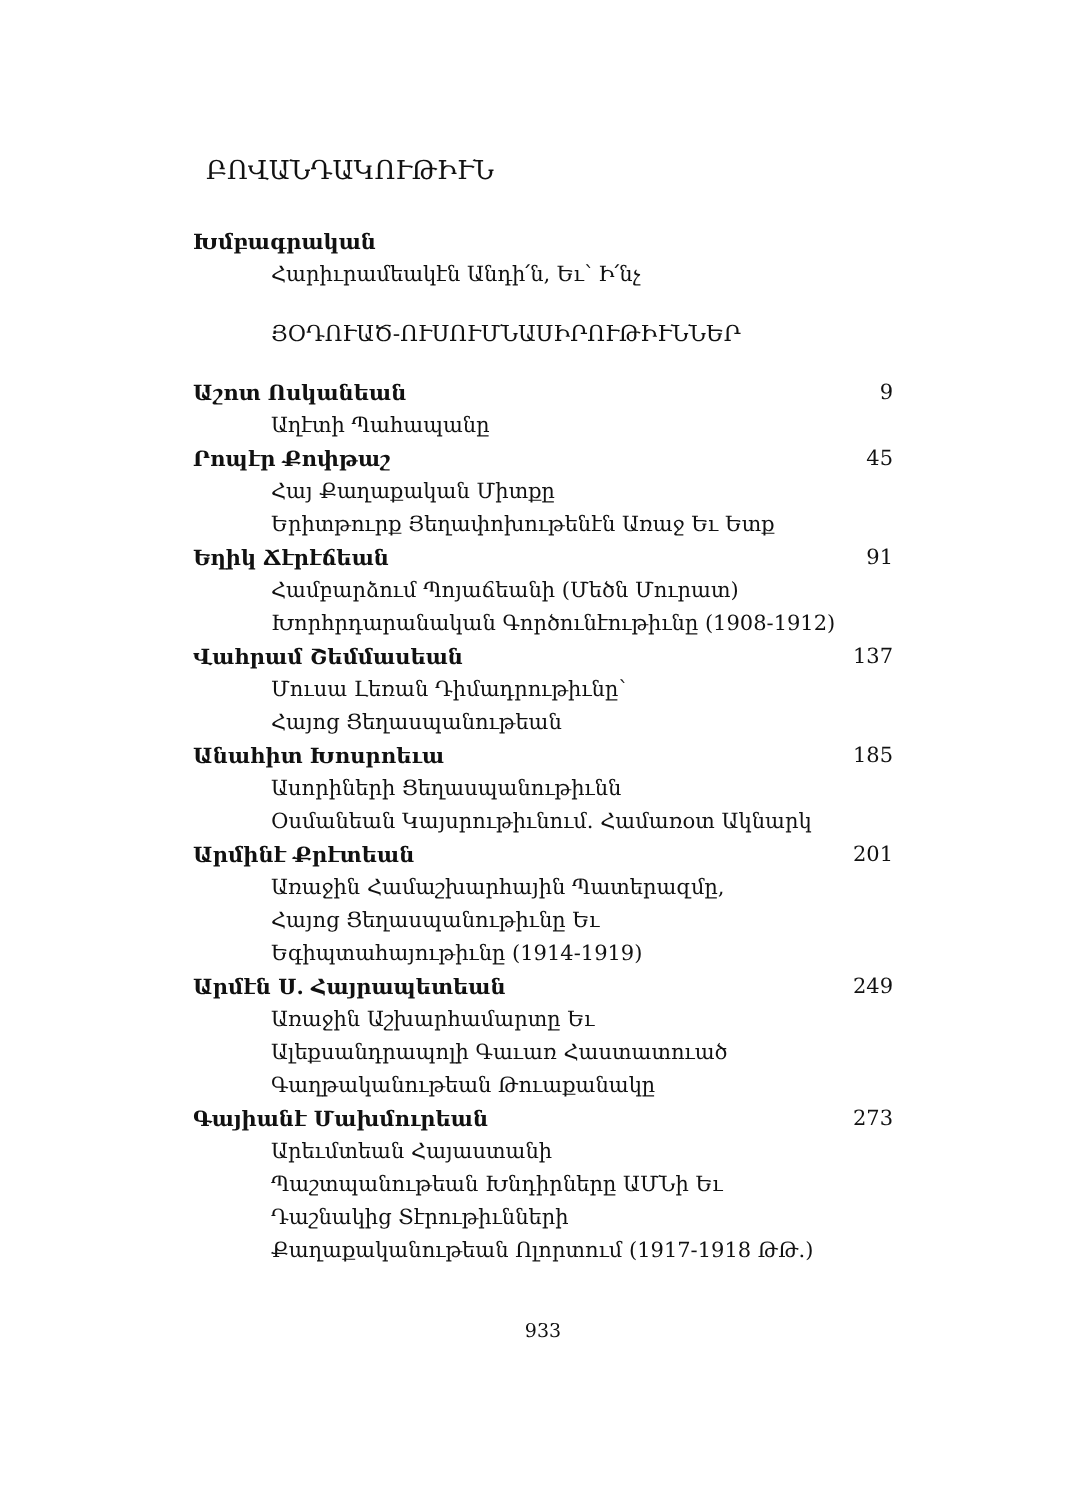ԲՈՎԱՆԴԱԿՈՒԹԻՒՆ
Խմբագրական
Հարիւրամեակէն Անդի՛ն, Եւ՝ Ի՛նչ
ՅՕԴՈՒԱԾ-ՈՒՍՈՒՄՆԱՍԻՐՈՒԹԻՒՆՆԵՐ
Աշոտ Ոսկանեան 9
Աղէտի Պահապանը
Րոպէր Քոփթաշ 45
Հայ Քաղաքական Միտքը
Երիտթուրք Յեղափոխութենէն Առաջ Եւ Ետք
Եղիկ Ճէրէճեան 91
Համբարձում Պոյաճեանի (Մեծն Մուրատ)
Խորհրդարանական Գործունէութիւնը (1908-1912)
Վահրամ Շեմմասեան 137
Մուսա Լեռան Դիմադրութիւնը՝
Հայոց Ցեղասպանութեան
Անահիտ Խոսրոեւա 185
Ասորիների Ցեղասպանութիւնն
Օսմանեան Կայսրութիւնում. Համառօտ Ակնարկ
Արմինէ Քրէտեան 201
Առաջին Համաշխարհային Պատերազմը,
Հայոց Ցեղասպանութիւնը Եւ
Եգիպտահայութիւնը (1914-1919)
Արմէն Ս. Հայրապետեան 249
Առաջին Աշխարհամարտը Եւ
Ալեքսանդրապոլի Գաւառ Հաստատուած
Գաղթականութեան Թուաքանակը
Գայիանէ Մախմուրեան 273
Արեւմտեան Հայաստանի
Պաշտպանութեան Խնդիրները ԱՄՆի Եւ
Դաշնակից Տէրութիւնների
Քաղաքականութեան Ոլորտում (1917-1918 ԹԹ.)
933